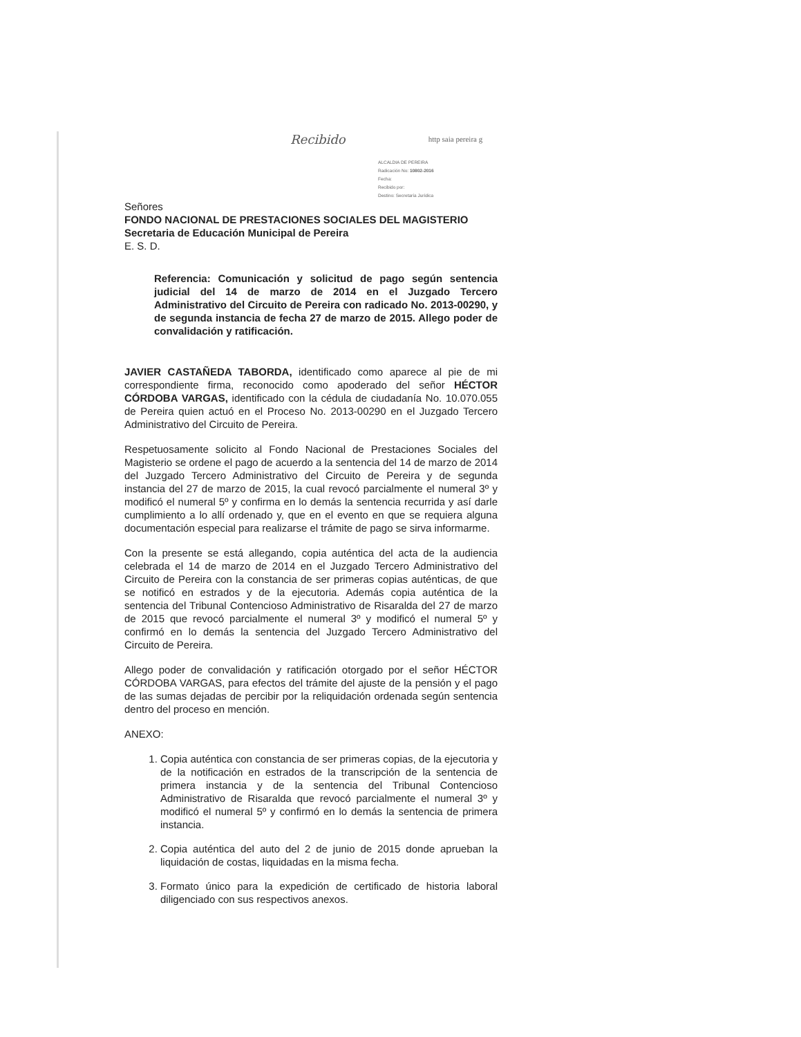Recibido http saia pereira g
ALCALDIA DE PEREIRA
Radicación No: 10802-2016
Fecha:
Recibido por:
Destino: Secretaría Jurídica
Señores
FONDO NACIONAL DE PRESTACIONES SOCIALES DEL MAGISTERIO
Secretaria de Educación Municipal de Pereira
E. S. D.
Referencia: Comunicación y solicitud de pago según sentencia judicial del 14 de marzo de 2014 en el Juzgado Tercero Administrativo del Circuito de Pereira con radicado No. 2013-00290, y de segunda instancia de fecha 27 de marzo de 2015. Allego poder de convalidación y ratificación.
JAVIER CASTAÑEDA TABORDA, identificado como aparece al pie de mi correspondiente firma, reconocido como apoderado del señor HÉCTOR CÓRDOBA VARGAS, identificado con la cédula de ciudadanía No. 10.070.055 de Pereira quien actuó en el Proceso No. 2013-00290 en el Juzgado Tercero Administrativo del Circuito de Pereira.
Respetuosamente solicito al Fondo Nacional de Prestaciones Sociales del Magisterio se ordene el pago de acuerdo a la sentencia del 14 de marzo de 2014 del Juzgado Tercero Administrativo del Circuito de Pereira y de segunda instancia del 27 de marzo de 2015, la cual revocó parcialmente el numeral 3º y modificó el numeral 5º y confirma en lo demás la sentencia recurrida y así darle cumplimiento a lo allí ordenado y, que en el evento en que se requiera alguna documentación especial para realizarse el trámite de pago se sirva informarme.
Con la presente se está allegando, copia auténtica del acta de la audiencia celebrada el 14 de marzo de 2014 en el Juzgado Tercero Administrativo del Circuito de Pereira con la constancia de ser primeras copias auténticas, de que se notificó en estrados y de la ejecutoria. Además copia auténtica de la sentencia del Tribunal Contencioso Administrativo de Risaralda del 27 de marzo de 2015 que revocó parcialmente el numeral 3º y modificó el numeral 5º y confirmó en lo demás la sentencia del Juzgado Tercero Administrativo del Circuito de Pereira.
Allego poder de convalidación y ratificación otorgado por el señor HÉCTOR CÓRDOBA VARGAS, para efectos del trámite del ajuste de la pensión y el pago de las sumas dejadas de percibir por la reliquidación ordenada según sentencia dentro del proceso en mención.
ANEXO:
1. Copia auténtica con constancia de ser primeras copias, de la ejecutoria y de la notificación en estrados de la transcripción de la sentencia de primera instancia y de la sentencia del Tribunal Contencioso Administrativo de Risaralda que revocó parcialmente el numeral 3º y modificó el numeral 5º y confirmó en lo demás la sentencia de primera instancia.
2. Copia auténtica del auto del 2 de junio de 2015 donde aprueban la liquidación de costas, liquidadas en la misma fecha.
3. Formato único para la expedición de certificado de historia laboral diligenciado con sus respectivos anexos.